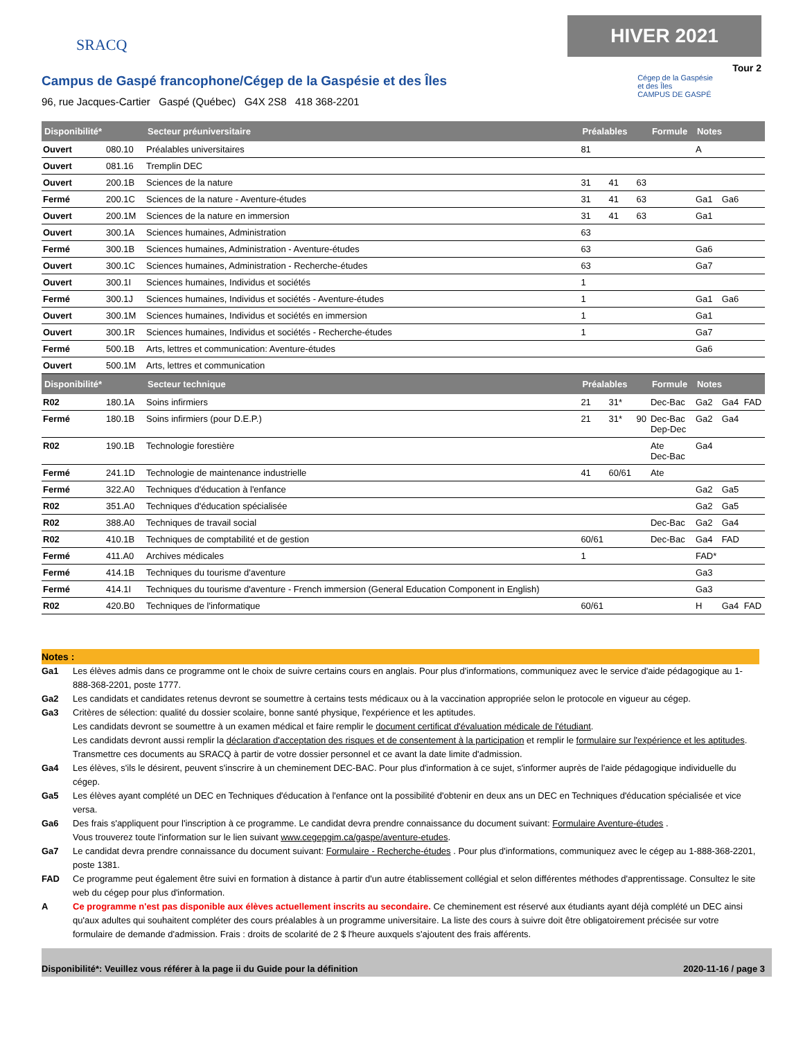SRACQ
HIVER 2021
Tour 2
Campus de Gaspé francophone/Cégep de la Gaspésie et des Îles
96, rue Jacques-Cartier Gaspé (Québec) G4X 2S8 418 368-2201
Cégep de la Gaspésie
et des Îles
CAMPUS DE GASPÉ
| Disponibilité* | | Secteur préuniversitaire | Préalables | | | Formule | Notes | | |
| --- | --- | --- | --- | --- | --- | --- | --- | --- | --- |
| Ouvert | 080.10 | Préalables universitaires | 81 | | | | A | | |
| Ouvert | 081.16 | Tremplin DEC | | | | | | | |
| Ouvert | 200.1B | Sciences de la nature | 31 | 41 | 63 | | | | |
| Fermé | 200.1C | Sciences de la nature - Aventure-études | 31 | 41 | 63 | | Ga1 | Ga6 | |
| Ouvert | 200.1M | Sciences de la nature en immersion | 31 | 41 | 63 | | Ga1 | | |
| Ouvert | 300.1A | Sciences humaines, Administration | 63 | | | | | | |
| Fermé | 300.1B | Sciences humaines, Administration - Aventure-études | 63 | | | | Ga6 | | |
| Ouvert | 300.1C | Sciences humaines, Administration - Recherche-études | 63 | | | | Ga7 | | |
| Ouvert | 300.1I | Sciences humaines, Individus et sociétés | 1 | | | | | | |
| Fermé | 300.1J | Sciences humaines, Individus et sociétés - Aventure-études | 1 | | | | Ga1 | Ga6 | |
| Ouvert | 300.1M | Sciences humaines, Individus et sociétés en immersion | 1 | | | | Ga1 | | |
| Ouvert | 300.1R | Sciences humaines, Individus et sociétés - Recherche-études | 1 | | | | Ga7 | | |
| Fermé | 500.1B | Arts, lettres et communication: Aventure-études | | | | | Ga6 | | |
| Ouvert | 500.1M | Arts, lettres et communication | | | | | | | |
| Disponibilité* | | Secteur technique | Préalables | | | Formule | Notes | | |
| R02 | 180.1A | Soins infirmiers | 21 | 31* | | Dec-Bac | Ga2 | Ga4 | FAD |
| Fermé | 180.1B | Soins infirmiers (pour D.E.P.) | 21 | 31* | 90 | Dec-Bac Dep-Dec | Ga2 | Ga4 | |
| R02 | 190.1B | Technologie forestière | | | | Ate Dec-Bac | Ga4 | | |
| Fermé | 241.1D | Technologie de maintenance industrielle | 41 | 60/61 | | Ate | | | |
| Fermé | 322.A0 | Techniques d'éducation à l'enfance | | | | | Ga2 | Ga5 | |
| R02 | 351.A0 | Techniques d'éducation spécialisée | | | | | Ga2 | Ga5 | |
| R02 | 388.A0 | Techniques de travail social | | | | Dec-Bac | Ga2 | Ga4 | |
| R02 | 410.1B | Techniques de comptabilité et de gestion | 60/61 | | | Dec-Bac | Ga4 | FAD | |
| Fermé | 411.A0 | Archives médicales | 1 | | | | FAD* | | |
| Fermé | 414.1B | Techniques du tourisme d'aventure | | | | | Ga3 | | |
| Fermé | 414.1I | Techniques du tourisme d'aventure - French immersion (General Education Component in English) | | | | | Ga3 | | |
| R02 | 420.B0 | Techniques de l'informatique | 60/61 | | | | H | Ga4 | FAD |
Notes :
Ga1 Les élèves admis dans ce programme ont le choix de suivre certains cours en anglais. Pour plus d'informations, communiquez avec le service d'aide pédagogique au 1-888-368-2201, poste 1777.
Ga2 Les candidats et candidates retenus devront se soumettre à certains tests médicaux ou à la vaccination appropriée selon le protocole en vigueur au cégep.
Ga3 Critères de sélection: qualité du dossier scolaire, bonne santé physique, l'expérience et les aptitudes.
Les candidats devront se soumettre à un examen médical et faire remplir le document certificat d'évaluation médicale de l'étudiant.
Les candidats devront aussi remplir la déclaration d'acceptation des risques et de consentement à la participation et remplir le formulaire sur l'expérience et les aptitudes. Transmettre ces documents au SRACQ à partir de votre dossier personnel et ce avant la date limite d'admission.
Ga4 Les élèves, s'ils le désirent, peuvent s'inscrire à un cheminement DEC-BAC. Pour plus d'information à ce sujet, s'informer auprès de l'aide pédagogique individuelle du cégep.
Ga5 Les élèves ayant complété un DEC en Techniques d'éducation à l'enfance ont la possibilité d'obtenir en deux ans un DEC en Techniques d'éducation spécialisée et vice versa.
Ga6 Des frais s'appliquent pour l'inscription à ce programme. Le candidat devra prendre connaissance du document suivant: Formulaire Aventure-études .
Vous trouverez toute l'information sur le lien suivant www.cegepgim.ca/gaspe/aventure-etudes.
Ga7 Le candidat devra prendre connaissance du document suivant: Formulaire - Recherche-études . Pour plus d'informations, communiquez avec le cégep au 1-888-368-2201, poste 1381.
FAD Ce programme peut également être suivi en formation à distance à partir d'un autre établissement collégial et selon différentes méthodes d'apprentissage. Consultez le site web du cégep pour plus d'information.
A Ce programme n'est pas disponible aux élèves actuellement inscrits au secondaire. Ce cheminement est réservé aux étudiants ayant déjà complété un DEC ainsi qu'aux adultes qui souhaitent compléter des cours préalables à un programme universitaire. La liste des cours à suivre doit être obligatoirement précisée sur votre formulaire de demande d'admission. Frais : droits de scolarité de 2 $ l'heure auxquels s'ajoutent des frais afférents.
Disponibilité*: Veuillez vous référer à la page ii du Guide pour la définition 2020-11-16 / page 3